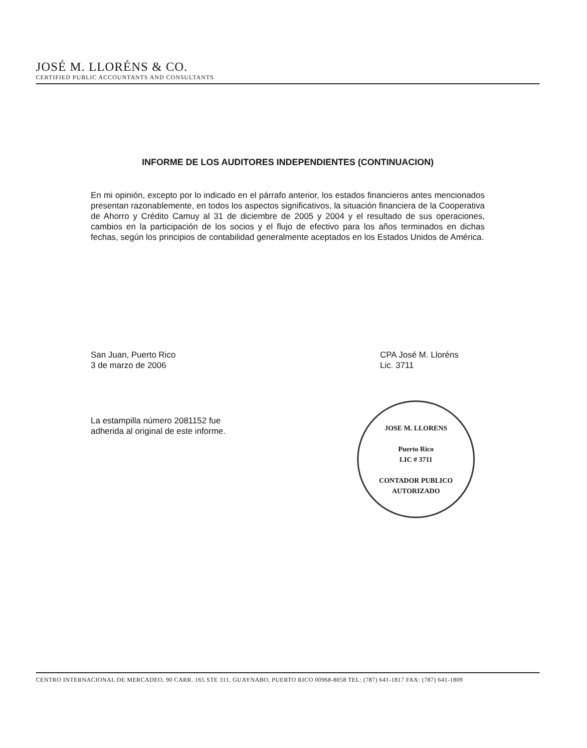JOSÉ M. LLORÉNS & CO.
CERTIFIED PUBLIC ACCOUNTANTS AND CONSULTANTS
INFORME DE LOS AUDITORES INDEPENDIENTES (CONTINUACION)
En mi opinión, excepto por lo indicado en el párrafo anterior, los estados financieros antes mencionados presentan razonablemente, en todos los aspectos significativos, la situación financiera de la Cooperativa de Ahorro y Crédito Camuy al 31 de diciembre de 2005 y 2004 y el resultado de sus operaciones, cambios en la participación de los socios y el flujo de efectivo para los años terminados en dichas fechas, según los principios de contabilidad generalmente aceptados en los Estados Unidos de América.
San Juan, Puerto Rico
3 de marzo de 2006
CPA José M. Lloréns
Lic. 3711
La estampilla número 2081152 fue
adherida al original de este informe.
JOSE M. LLORENS
Puerto Rico
LIC # 3711
CONTADOR PUBLICO AUTORIZADO
CENTRO INTERNACIONAL DE MERCADEO, 90 CARR. 165 STE 311, GUAYNABO, PUERTO RICO 00968-8058 TEL: (787) 641-1817 FAX: (787) 641-1809